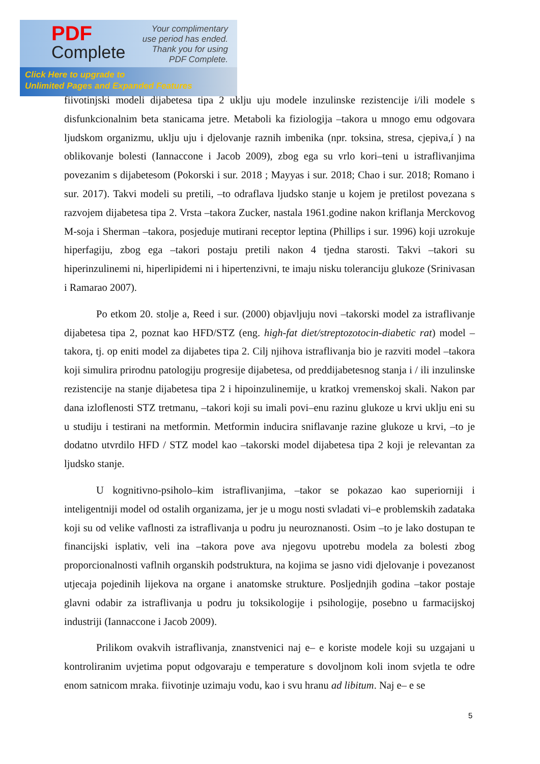PDF
Complete
Your complimentary
use period has ended.
Thank you for using
PDF Complete.
Click Here to upgrade to
Unlimited Pages and Expanded Features
fiivotinjski modeli dijabetesa tipa 2 uklju uju modele inzulinske rezistencije i/ili modele s disfunkcionalnim beta stanicama jetre. Metaboli ka fiziologija –takora u mnogo emu odgovara ljudskom organizmu, uklju uju i djelovanje raznih imbenika (npr. toksina, stresa, cjepiva,í ) na oblikovanje bolesti (Iannaccone i Jacob 2009), zbog ega su vrlo kori–teni u istraflivanjima povezanim s dijabetesom (Pokorski i sur. 2018 ; Mayyas i sur. 2018; Chao i sur. 2018; Romano i sur. 2017). Takvi modeli su pretili, –to odraflava ljudsko stanje u kojem je pretilost povezana s razvojem dijabetesa tipa 2. Vrsta –takora Zucker, nastala 1961.godine nakon kriflanja Merckovog M-soja i Sherman –takora, posjeduje mutirani receptor leptina (Phillips i sur. 1996) koji uzrokuje hiperfagiju, zbog ega –takori postaju pretili nakon 4 tjedna starosti. Takvi –takori su hiperinzulinemi ni, hiperlipidemi ni i hipertenzivni, te imaju nisku toleranciju glukoze (Srinivasan i Ramarao 2007).
Po etkom 20. stolje a, Reed i sur. (2000) objavljuju novi –takorski model za istraflivanje dijabetesa tipa 2, poznat kao HFD/STZ (eng. high-fat diet/streptozotocin-diabetic rat) model –takora, tj. op eniti model za dijabetes tipa 2. Cilj njihova istraflivanja bio je razviti model –takora koji simulira prirodnu patologiju progresije dijabetesa, od preddijabetesnog stanja i / ili inzulinske rezistencije na stanje dijabetesa tipa 2 i hipoinzulinemije, u kratkoj vremenskoj skali. Nakon par dana izloflenosti STZ tretmanu, –takori koji su imali povi–enu razinu glukoze u krvi uklju eni su u studiju i testirani na metformin. Metformin inducira sniflavanje razine glukoze u krvi, –to je dodatno utvrdilo HFD / STZ model kao –takorski model dijabetesa tipa 2 koji je relevantan za ljudsko stanje.
U kognitivno-psiholo–kim istraflivanjima, –takor se pokazao kao superiorniji i inteligentniji model od ostalih organizama, jer je u mogu nosti svladati vi–e problemskih zadataka koji su od velike vaflnosti za istraflivanja u podru ju neuroznanosti. Osim –to je lako dostupan te financijski isplativ, veli ina –takora pove ava njegovu upotrebu modela za bolesti zbog proporcionalnosti vaflnih organskih podstruktura, na kojima se jasno vidi djelovanje i povezanost utjecaja pojedinih lijekova na organe i anatomske strukture. Posljednjih godina –takor postaje glavni odabir za istraflivanja u podru ju toksikologije i psihologije, posebno u farmacijskoj industriji (Iannaccone i Jacob 2009).
Prilikom ovakvih istraflivanja, znanstvenici naj e– e koriste modele koji su uzgajani u kontroliranim uvjetima poput odgovaraju e temperature s dovoljnom koli inom svjetla te odre enom satnicom mraka. fiivotinje uzimaju vodu, kao i svu hranu ad libitum. Naj e– e se
5